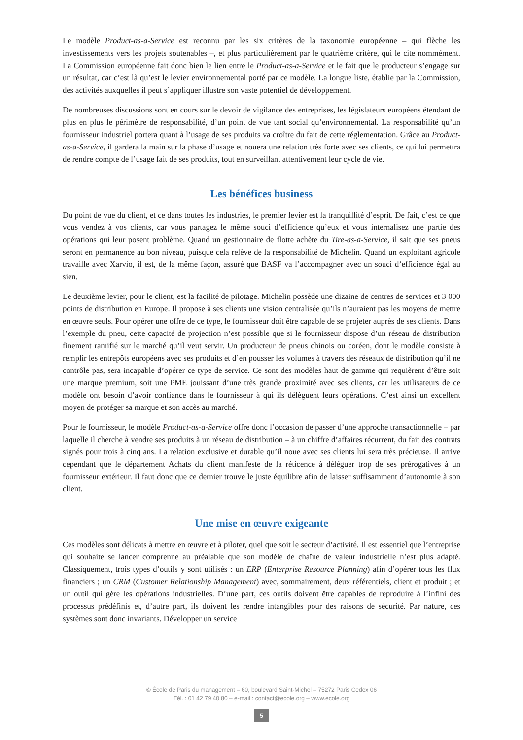Le modèle Product-as-a-Service est reconnu par les six critères de la taxonomie européenne – qui flèche les investissements vers les projets soutenables –, et plus particulièrement par le quatrième critère, qui le cite nommément. La Commission européenne fait donc bien le lien entre le Product-as-a-Service et le fait que le producteur s’engage sur un résultat, car c’est là qu’est le levier environnemental porté par ce modèle. La longue liste, établie par la Commission, des activités auxquelles il peut s’appliquer illustre son vaste potentiel de développement.
De nombreuses discussions sont en cours sur le devoir de vigilance des entreprises, les législateurs européens étendant de plus en plus le périmètre de responsabilité, d’un point de vue tant social qu’environnemental. La responsabilité qu’un fournisseur industriel portera quant à l’usage de ses produits va croître du fait de cette réglementation. Grâce au Product-as-a-Service, il gardera la main sur la phase d’usage et nouera une relation très forte avec ses clients, ce qui lui permettra de rendre compte de l’usage fait de ses produits, tout en surveillant attentivement leur cycle de vie.
Les bénéfices business
Du point de vue du client, et ce dans toutes les industries, le premier levier est la tranquillité d’esprit. De fait, c’est ce que vous vendez à vos clients, car vous partagez le même souci d’efficience qu’eux et vous internalisez une partie des opérations qui leur posent problème. Quand un gestionnaire de flotte achète du Tire-as-a-Service, il sait que ses pneus seront en permanence au bon niveau, puisque cela relève de la responsabilité de Michelin. Quand un exploitant agricole travaille avec Xarvio, il est, de la même façon, assuré que BASF va l’accompagner avec un souci d’efficience égal au sien.
Le deuxième levier, pour le client, est la facilité de pilotage. Michelin possède une dizaine de centres de services et 3 000 points de distribution en Europe. Il propose à ses clients une vision centralisée qu’ils n’auraient pas les moyens de mettre en œuvre seuls. Pour opérer une offre de ce type, le fournisseur doit être capable de se projeter auprès de ses clients. Dans l’exemple du pneu, cette capacité de projection n’est possible que si le fournisseur dispose d’un réseau de distribution finement ramifié sur le marché qu’il veut servir. Un producteur de pneus chinois ou coréen, dont le modèle consiste à remplir les entrepôts européens avec ses produits et d’en pousser les volumes à travers des réseaux de distribution qu’il ne contrôle pas, sera incapable d’opérer ce type de service. Ce sont des modèles haut de gamme qui requièrent d’être soit une marque premium, soit une PME jouissant d’une très grande proximité avec ses clients, car les utilisateurs de ce modèle ont besoin d’avoir confiance dans le fournisseur à qui ils délèguent leurs opérations. C’est ainsi un excellent moyen de protéger sa marque et son accès au marché.
Pour le fournisseur, le modèle Product-as-a-Service offre donc l’occasion de passer d’une approche transactionnelle – par laquelle il cherche à vendre ses produits à un réseau de distribution – à un chiffre d’affaires récurrent, du fait des contrats signés pour trois à cinq ans. La relation exclusive et durable qu’il noue avec ses clients lui sera très précieuse. Il arrive cependant que le département Achats du client manifeste de la réticence à déléguer trop de ses prérogatives à un fournisseur extérieur. Il faut donc que ce dernier trouve le juste équilibre afin de laisser suffisamment d’autonomie à son client.
Une mise en œuvre exigeante
Ces modèles sont délicats à mettre en œuvre et à piloter, quel que soit le secteur d’activité. Il est essentiel que l’entreprise qui souhaite se lancer comprenne au préalable que son modèle de chaîne de valeur industrielle n’est plus adapté. Classiquement, trois types d’outils y sont utilisés : un ERP (Enterprise Resource Planning) afin d’opérer tous les flux financiers ; un CRM (Customer Relationship Management) avec, sommairement, deux référentiels, client et produit ; et un outil qui gère les opérations industrielles. D’une part, ces outils doivent être capables de reproduire à l’infini des processus prédéfinis et, d’autre part, ils doivent les rendre intangibles pour des raisons de sécurité. Par nature, ces systèmes sont donc invariants. Développer un service
© École de Paris du management – 60, boulevard Saint-Michel – 75272 Paris Cedex 06
Tél. : 01 42 79 40 80 – e-mail : contact@ecole.org – www.ecole.org
5